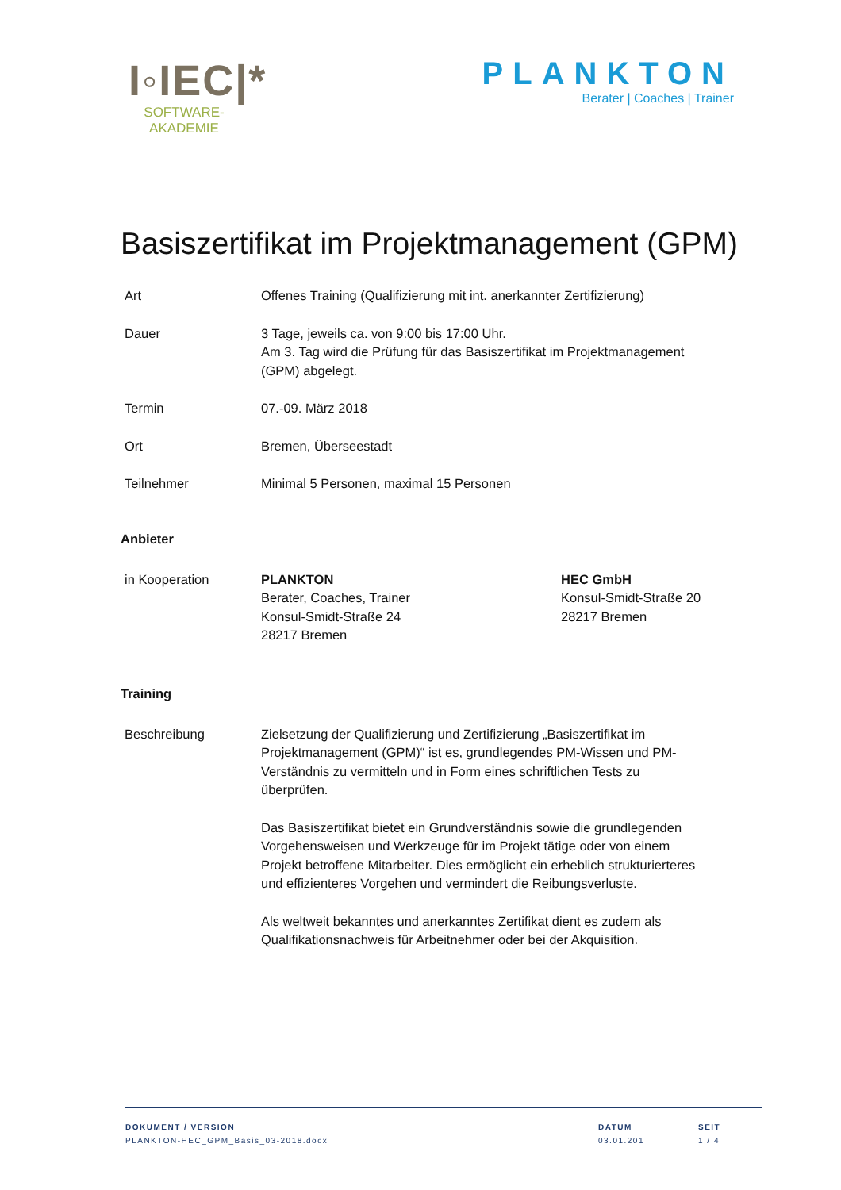I◦IEC|*
SOFTWARE-
AKADEMIE
PLANKTON
Berater | Coaches | Trainer
Basiszertifikat im Projektmanagement (GPM)
Art Offenes Training (Qualifizierung mit int. anerkannter Zertifizierung)
Dauer 3 Tage, jeweils ca. von 9:00 bis 17:00 Uhr.
Am 3. Tag wird die Prüfung für das Basiszertifikat im Projektmanagement (GPM) abgelegt.
Termin 07.-09. März 2018
Ort Bremen, Überseestadt
Teilnehmer Minimal 5 Personen, maximal 15 Personen
Anbieter
in Kooperation PLANKTON
Berater, Coaches, Trainer
Konsul-Smidt-Straße 24
28217 Bremen
HEC GmbH
Konsul-Smidt-Straße 20
28217 Bremen
Training
Beschreibung Zielsetzung der Qualifizierung und Zertifizierung „Basiszertifikat im Projektmanagement (GPM)“ ist es, grundlegendes PM-Wissen und PM-Verständnis zu vermitteln und in Form eines schriftlichen Tests zu überprüfen.
Das Basiszertifikat bietet ein Grundverständnis sowie die grundlegenden Vorgehensweisen und Werkzeuge für im Projekt tätige oder von einem Projekt betroffene Mitarbeiter. Dies ermöglicht ein erheblich strukturierteres und effizienteres Vorgehen und vermindert die Reibungsverluste.
Als weltweit bekanntes und anerkanntes Zertifikat dient es zudem als Qualifikationsnachweis für Arbeitnehmer oder bei der Akquisition.
DOKUMENT / VERSION
PLANKTON-HEC_GPM_Basis_03-2018.docx
DATUM
03.01.201
SEIT
1 / 4